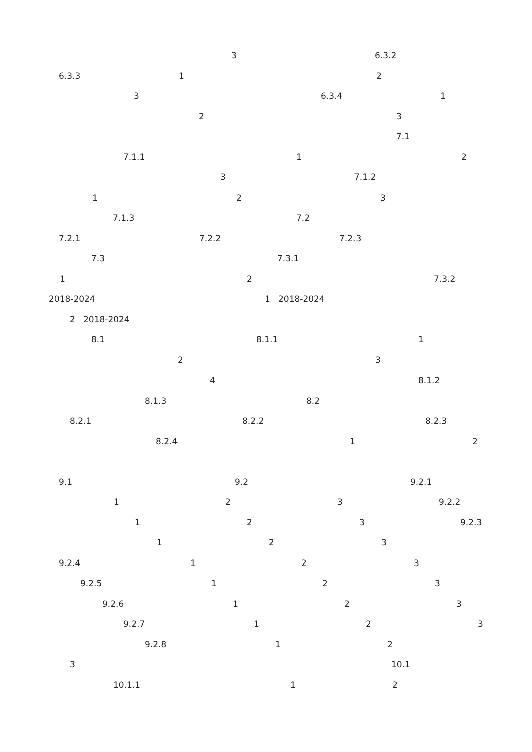3 6.3.2
6.3.3 1 2
3 6.3.4 1
2 3
7.1
7.1.1 1 2
3 7.1.2
1 2 3
7.1.3 7.2
7.2.1 7.2.2 7.2.3
7.3 7.3.1
1 2 7.3.2
2018-2024 1 2018-2024
2 2018-2024
8.1 8.1.1 1
2 3
4 8.1.2
8.1.3 8.2
8.2.1 8.2.2 8.2.3
8.2.4 1 2
9.1 9.2 9.2.1
1 2 3 9.2.2
1 2 3 9.2.3
1 2 3
9.2.4 1 2 3
9.2.5 1 2 3
9.2.6 1 2 3
9.2.7 1 2 3
9.2.8 1 2
3 10.1
10.1.1 1 2